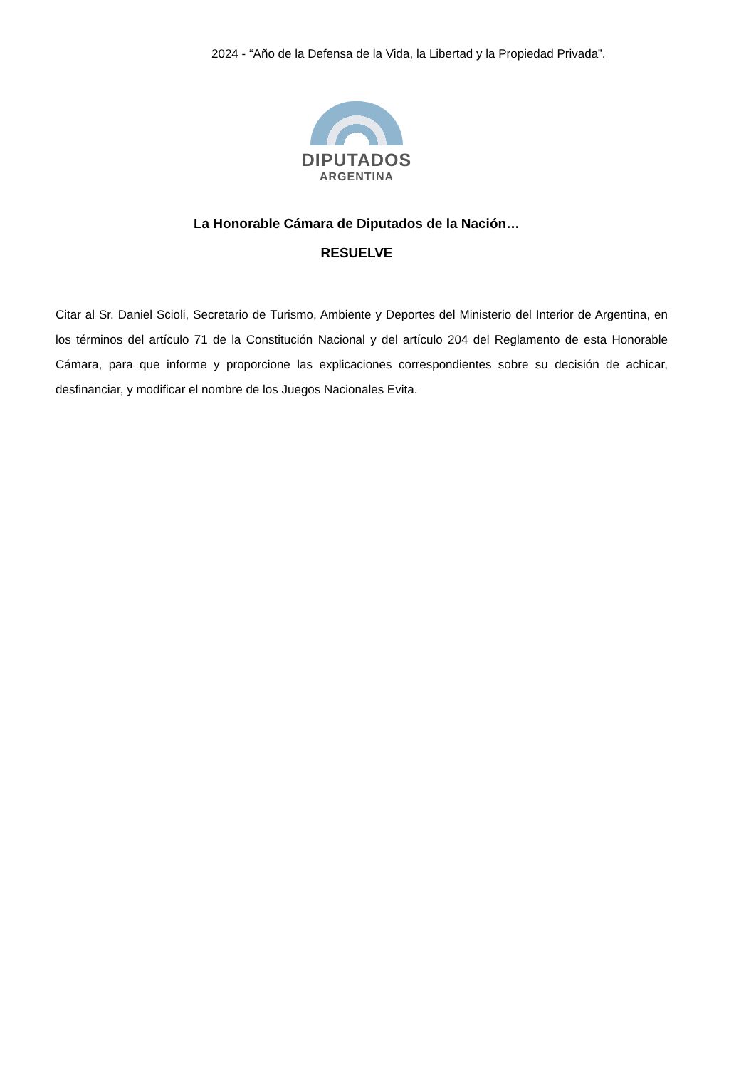2024 - “Año de la Defensa de la Vida, la Libertad y la Propiedad Privada”.
DIPUTADOS
ARGENTINA
La Honorable Cámara de Diputados de la Nación…
RESUELVE
Citar al Sr. Daniel Scioli, Secretario de Turismo, Ambiente y Deportes del Ministerio del Interior de Argentina, en los términos del artículo 71 de la Constitución Nacional y del artículo 204 del Reglamento de esta Honorable Cámara, para que informe y proporcione las explicaciones correspondientes sobre su decisión de achicar, desfinanciar, y modificar el nombre de los Juegos Nacionales Evita.